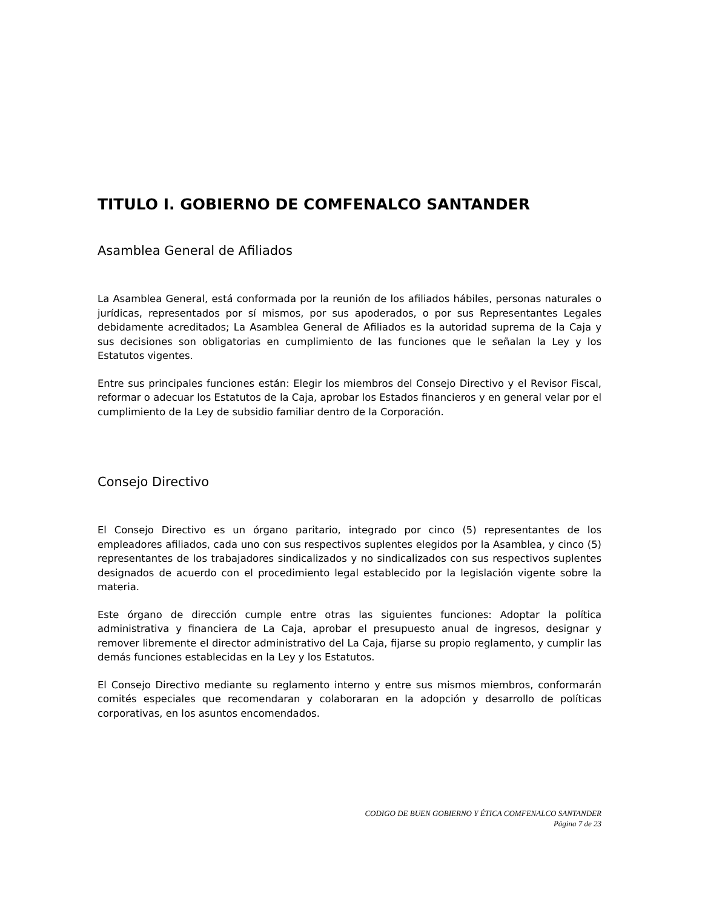TITULO I. GOBIERNO DE COMFENALCO SANTANDER
Asamblea General de Afiliados
La Asamblea General, está conformada por la reunión de los afiliados hábiles, personas naturales o jurídicas, representados por sí mismos, por sus apoderados, o por sus Representantes Legales debidamente acreditados; La Asamblea General de Afiliados es la autoridad suprema de la Caja y sus decisiones son obligatorias en cumplimiento de las funciones que le señalan la Ley y los Estatutos vigentes.
Entre sus principales funciones están: Elegir los miembros del Consejo Directivo y el Revisor Fiscal, reformar o adecuar los Estatutos de la Caja, aprobar los Estados financieros y en general velar por el cumplimiento de la Ley de subsidio familiar dentro de la Corporación.
Consejo Directivo
El Consejo Directivo es un órgano paritario, integrado por cinco (5) representantes de los empleadores afiliados, cada uno con sus respectivos suplentes elegidos por la Asamblea, y cinco (5) representantes de los trabajadores sindicalizados y no sindicalizados con sus respectivos suplentes designados de acuerdo con el procedimiento legal establecido por la legislación vigente sobre la materia.
Este órgano de dirección cumple entre otras las siguientes funciones: Adoptar la política administrativa y financiera de La Caja, aprobar el presupuesto anual de ingresos, designar y remover libremente el director administrativo del La Caja, fijarse su propio reglamento, y cumplir las demás funciones establecidas en la Ley y los Estatutos.
El Consejo Directivo mediante su reglamento interno y entre sus mismos miembros, conformarán comités especiales que recomendaran y colaboraran en la adopción y desarrollo de políticas corporativas, en los asuntos encomendados.
CODIGO DE BUEN GOBIERNO Y ÉTICA COMFENALCO SANTANDER
Página 7 de 23